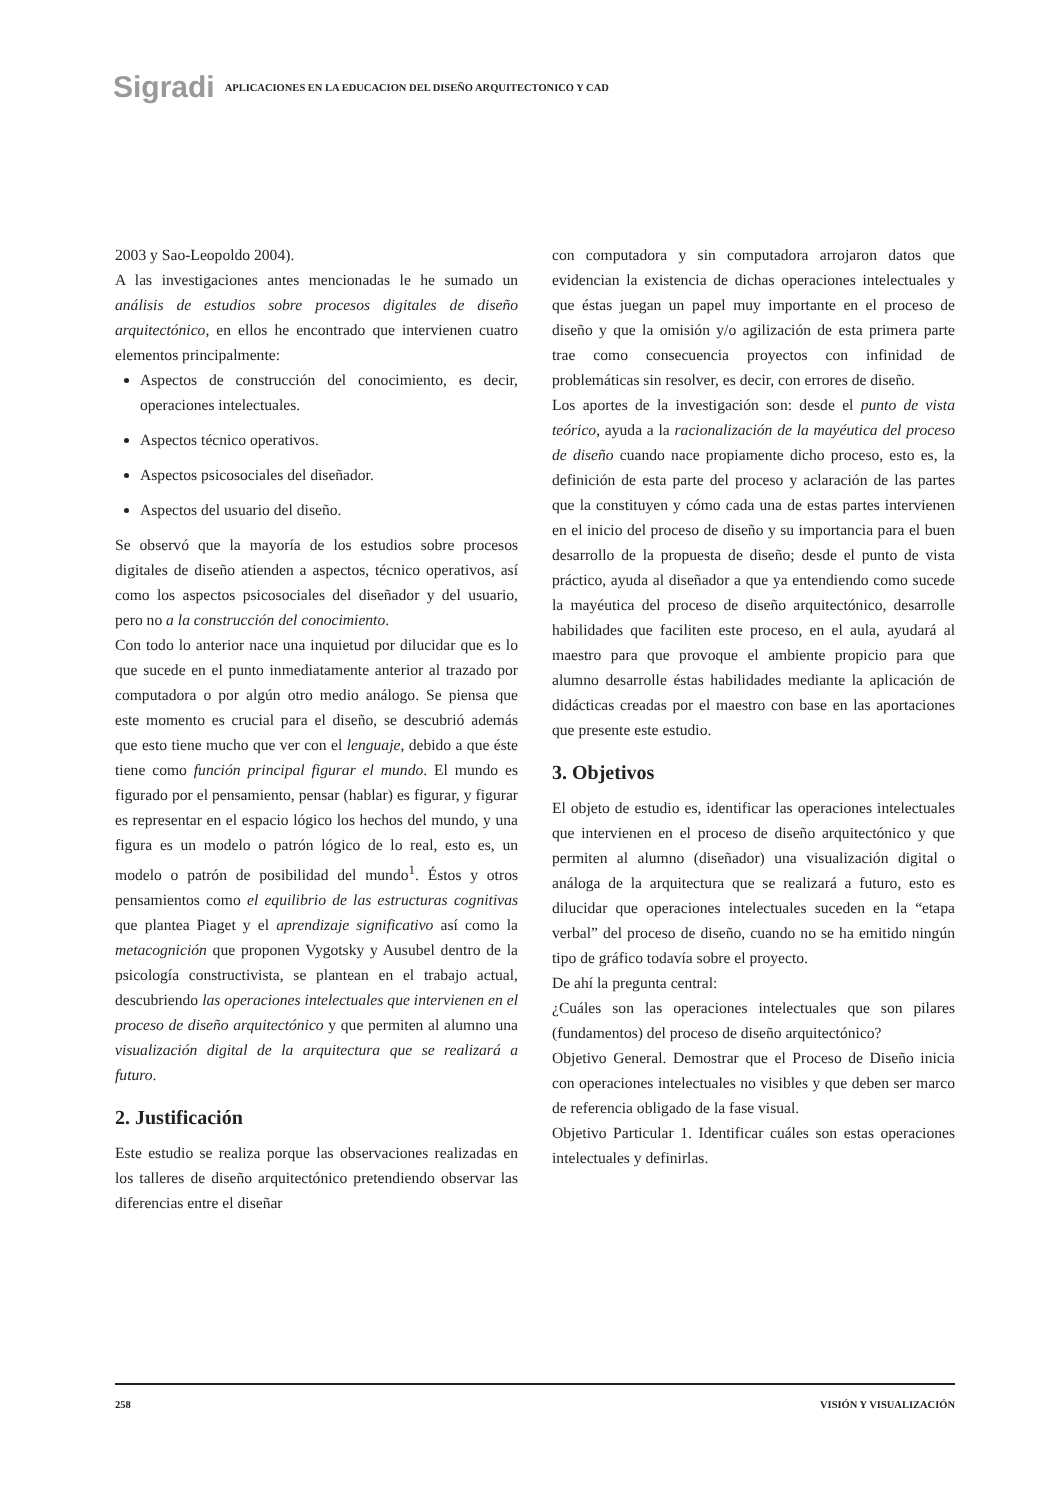Sigradi APLICACIONES EN LA EDUCACION DEL DISEÑO ARQUITECTONICO Y CAD
2003 y Sao-Leopoldo 2004).
A las investigaciones antes mencionadas le he sumado un análisis de estudios sobre procesos digitales de diseño arquitectónico, en ellos he encontrado que intervienen cuatro elementos principalmente:
Aspectos de construcción del conocimiento, es decir, operaciones intelectuales.
Aspectos técnico operativos.
Aspectos psicosociales del diseñador.
Aspectos del usuario del diseño.
Se observó que la mayoría de los estudios sobre procesos digitales de diseño atienden a aspectos, técnico operativos, así como los aspectos psicosociales del diseñador y del usuario, pero no a la construcción del conocimiento.
Con todo lo anterior nace una inquietud por dilucidar que es lo que sucede en el punto inmediatamente anterior al trazado por computadora o por algún otro medio análogo. Se piensa que este momento es crucial para el diseño, se descubrió además que esto tiene mucho que ver con el lenguaje, debido a que éste tiene como función principal figurar el mundo. El mundo es figurado por el pensamiento, pensar (hablar) es figurar, y figurar es representar en el espacio lógico los hechos del mundo, y una figura es un modelo o patrón lógico de lo real, esto es, un modelo o patrón de posibilidad del mundo<sup>1</sup>. Éstos y otros pensamientos como el equilibrio de las estructuras cognitivas que plantea Piaget y el aprendizaje significativo así como la metacognición que proponen Vygotsky y Ausubel dentro de la psicología constructivista, se plantean en el trabajo actual, descubriendo las operaciones intelectuales que intervienen en el proceso de diseño arquitectónico y que permiten al alumno una visualización digital de la arquitectura que se realizará a futuro.
2. Justificación
Este estudio se realiza porque las observaciones realizadas en los talleres de diseño arquitectónico pretendiendo observar las diferencias entre el diseñar
con computadora y sin computadora arrojaron datos que evidencian la existencia de dichas operaciones intelectuales y que éstas juegan un papel muy importante en el proceso de diseño y que la omisión y/o agilización de esta primera parte trae como consecuencia proyectos con infinidad de problemáticas sin resolver, es decir, con errores de diseño.
Los aportes de la investigación son: desde el punto de vista teórico, ayuda a la racionalización de la mayéutica del proceso de diseño cuando nace propiamente dicho proceso, esto es, la definición de esta parte del proceso y aclaración de las partes que la constituyen y cómo cada una de estas partes intervienen en el inicio del proceso de diseño y su importancia para el buen desarrollo de la propuesta de diseño; desde el punto de vista práctico, ayuda al diseñador a que ya entendiendo como sucede la mayéutica del proceso de diseño arquitectónico, desarrolle habilidades que faciliten este proceso, en el aula, ayudará al maestro para que provoque el ambiente propicio para que alumno desarrolle éstas habilidades mediante la aplicación de didácticas creadas por el maestro con base en las aportaciones que presente este estudio.
3. Objetivos
El objeto de estudio es, identificar las operaciones intelectuales que intervienen en el proceso de diseño arquitectónico y que permiten al alumno (diseñador) una visualización digital o análoga de la arquitectura que se realizará a futuro, esto es dilucidar que operaciones intelectuales suceden en la “etapa verbal” del proceso de diseño, cuando no se ha emitido ningún tipo de gráfico todavía sobre el proyecto.
De ahí la pregunta central:
¿Cuáles son las operaciones intelectuales que son pilares (fundamentos) del proceso de diseño arquitectónico?
Objetivo General. Demostrar que el Proceso de Diseño inicia con operaciones intelectuales no visibles y que deben ser marco de referencia obligado de la fase visual.
Objetivo Particular 1. Identificar cuáles son estas operaciones intelectuales y definirlas.
258 VISIÓN Y VISUALIZACIÓN